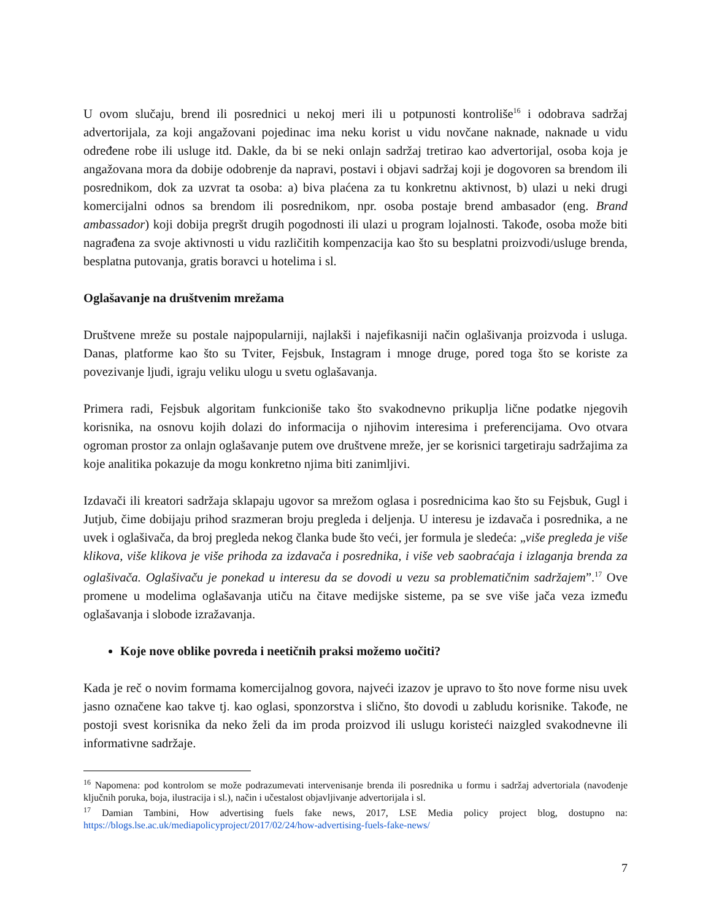U ovom slučaju, brend ili posrednici u nekoj meri ili u potpunosti kontroliše<sup>16</sup> i odobrava sadržaj advertorijala, za koji angažovani pojedinac ima neku korist u vidu novčane naknade, naknade u vidu određene robe ili usluge itd. Dakle, da bi se neki onlajn sadržaj tretirao kao advertorijal, osoba koja je angažovana mora da dobije odobrenje da napravi, postavi i objavi sadržaj koji je dogovoren sa brendom ili posrednikom, dok za uzvrat ta osoba: a) biva plaćena za tu konkretnu aktivnost, b) ulazi u neki drugi komercijalni odnos sa brendom ili posrednikom, npr. osoba postaje brend ambasador (eng. Brand ambassador) koji dobija pregršt drugih pogodnosti ili ulazi u program lojalnosti. Takođe, osoba može biti nagrađena za svoje aktivnosti u vidu različitih kompenzacija kao što su besplatni proizvodi/usluge brenda, besplatna putovanja, gratis boravci u hotelima i sl.
Oglašavanje na društvenim mrežama
Društvene mreže su postale najpopularniji, najlakši i najefikasniji način oglašivanja proizvoda i usluga. Danas, platforme kao što su Tviter, Fejsbuk, Instagram i mnoge druge, pored toga što se koriste za povezivanje ljudi, igraju veliku ulogu u svetu oglašavanja.
Primera radi, Fejsbuk algoritam funkcioniše tako što svakodnevno prikuplja lične podatke njegovih korisnika, na osnovu kojih dolazi do informacija o njihovim interesima i preferencijama. Ovo otvara ogroman prostor za onlajn oglašavanje putem ove društvene mreže, jer se korisnici targetiraju sadržajima za koje analitika pokazuje da mogu konkretno njima biti zanimljivi.
Izdavači ili kreatori sadržaja sklapaju ugovor sa mrežom oglasa i posrednicima kao što su Fejsbuk, Gugl i Jutjub, čime dobijaju prihod srazmeran broju pregleda i deljenja. U interesu je izdavača i posrednika, a ne uvek i oglašivača, da broj pregleda nekog članka bude što veći, jer formula je sledeća: „više pregleda je više klikova, više klikova je više prihoda za izdavača i posrednika, i više veb saobraćaja i izlaganja brenda za oglašivača. Oglašivaču je ponekad u interesu da se dovodi u vezu sa problematičnim sadržajem”.<sup>17</sup> Ove promene u modelima oglašavanja utiču na čitave medijske sisteme, pa se sve više jača veza između oglašavanja i slobode izražavanja.
Koje nove oblike povreda i neetičnih praksi možemo uočiti?
Kada je reč o novim formama komercijalnog govora, najveći izazov je upravo to što nove forme nisu uvek jasno označene kao takve tj. kao oglasi, sponzorstva i slično, što dovodi u zabludu korisnike. Takođe, ne postoji svest korisnika da neko želi da im proda proizvod ili uslugu koristeći naizgled svakodnevne ili informativne sadržaje.
<sup>16</sup> Napomena: pod kontrolom se može podrazumevati intervenisanje brenda ili posrednika u formu i sadržaj advertoriala (navođenje ključnih poruka, boja, ilustracija i sl.), način i učestalost objavljivanje advertorijala i sl.
<sup>17</sup> Damian Tambini, How advertising fuels fake news, 2017, LSE Media policy project blog, dostupno na: https://blogs.lse.ac.uk/mediapolicyproject/2017/02/24/how-advertising-fuels-fake-news/
7